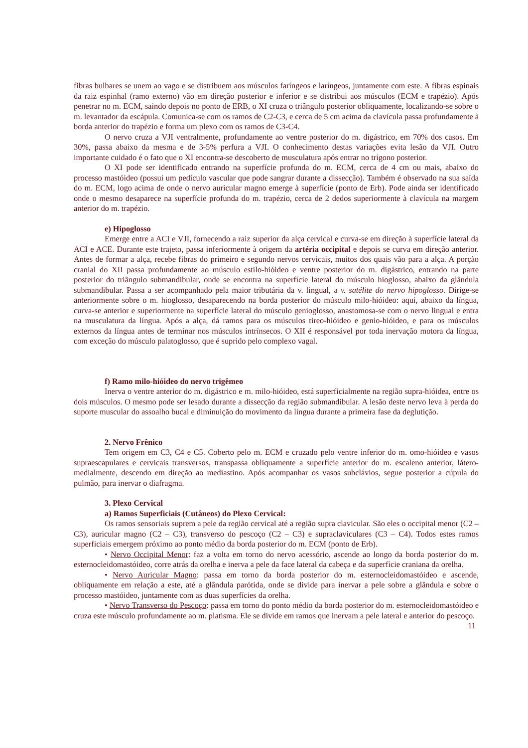fibras bulbares se unem ao vago e se distribuem aos músculos faríngeos e laríngeos, juntamente com este. A fibras espinais da raiz espinhal (ramo externo) vão em direção posterior e inferior e se distribui aos músculos (ECM e trapézio). Após penetrar no m. ECM, saindo depois no ponto de ERB, o XI cruza o triângulo posterior obliquamente, localizando-se sobre o m. levantador da escápula. Comunica-se com os ramos de C2-C3, e cerca de 5 cm acima da clavícula passa profundamente à borda anterior do trapézio e forma um plexo com os ramos de C3-C4.
O nervo cruza a VJI ventralmente, profundamente ao ventre posterior do m. digástrico, em 70% dos casos. Em 30%, passa abaixo da mesma e de 3-5% perfura a VJI. O conhecimento destas variações evita lesão da VJI. Outro importante cuidado é o fato que o XI encontra-se descoberto de musculatura após entrar no trígono posterior.
O XI pode ser identificado entrando na superfície profunda do m. ECM, cerca de 4 cm ou mais, abaixo do processo mastóideo (possui um pedículo vascular que pode sangrar durante a dissecção). Também é observado na sua saída do m. ECM, logo acima de onde o nervo auricular magno emerge à superfície (ponto de Erb). Pode ainda ser identificado onde o mesmo desaparece na superfície profunda do m. trapézio, cerca de 2 dedos superiormente à clavícula na margem anterior do m. trapézio.
e) Hipoglosso
Emerge entre a ACI e VJI, fornecendo a raiz superior da alça cervical e curva-se em direção à superfície lateral da ACI e ACE. Durante este trajeto, passa inferiormente à origem da artéria occipital e depois se curva em direção anterior. Antes de formar a alça, recebe fibras do primeiro e segundo nervos cervicais, muitos dos quais vão para a alça. A porção cranial do XII passa profundamente ao músculo estilo-hióideo e ventre posterior do m. digástrico, entrando na parte posterior do triângulo submandibular, onde se encontra na superfície lateral do músculo hioglosso, abaixo da glândula submandibular. Passa a ser acompanhado pela maior tributária da v. lingual, a v. satélite do nervo hipoglosso. Dirige-se anteriormente sobre o m. hioglosso, desaparecendo na borda posterior do músculo milo-hióideo: aqui, abaixo da língua, curva-se anterior e superiormente na superfície lateral do músculo genioglosso, anastomosa-se com o nervo lingual e entra na musculatura da língua. Após a alça, dá ramos para os músculos tireo-hióideo e genio-hióideo, e para os músculos externos da língua antes de terminar nos músculos intrínsecos. O XII é responsável por toda inervação motora da língua, com exceção do músculo palatoglosso, que é suprido pelo complexo vagal.
f) Ramo milo-hióideo do nervo trigêmeo
Inerva o ventre anterior do m. digástrico e m. milo-hióideo, está superficialmente na região supra-hióidea, entre os dois músculos. O mesmo pode ser lesado durante a dissecção da região submandibular. A lesão deste nervo leva à perda do suporte muscular do assoalho bucal e diminuição do movimento da língua durante a primeira fase da deglutição.
2. Nervo Frênico
Tem origem em C3, C4 e C5. Coberto pelo m. ECM e cruzado pelo ventre inferior do m. omo-hióideo e vasos supraescapulares e cervicais transversos, transpassa obliquamente a superfície anterior do m. escaleno anterior, látero-medialmente, descendo em direção ao mediastino. Após acompanhar os vasos subclávios, segue posterior a cúpula do pulmão, para inervar o diafragma.
3. Plexo Cervical
a) Ramos Superficiais (Cutâneos) do Plexo Cervical:
Os ramos sensoriais suprem a pele da região cervical até a região supra clavicular. São eles o occipital menor (C2 – C3), auricular magno (C2 – C3), transverso do pescoço (C2 – C3) e supraclaviculares (C3 – C4). Todos estes ramos superficiais emergem próximo ao ponto médio da borda posterior do m. ECM (ponto de Erb).
• Nervo Occipital Menor: faz a volta em torno do nervo acessório, ascende ao longo da borda posterior do m. esternocleidomastóideo, corre atrás da orelha e inerva a pele da face lateral da cabeça e da superfície craniana da orelha.
• Nervo Auricular Magno: passa em torno da borda posterior do m. esternocleidomastóideo e ascende, obliquamente em relação a este, até a glândula parótida, onde se divide para inervar a pele sobre a glândula e sobre o processo mastóideo, juntamente com as duas superfícies da orelha.
• Nervo Transverso do Pescoço: passa em torno do ponto médio da borda posterior do m. esternocleidomastóideo e cruza este músculo profundamente ao m. platisma. Ele se divide em ramos que inervam a pele lateral e anterior do pescoço.
11